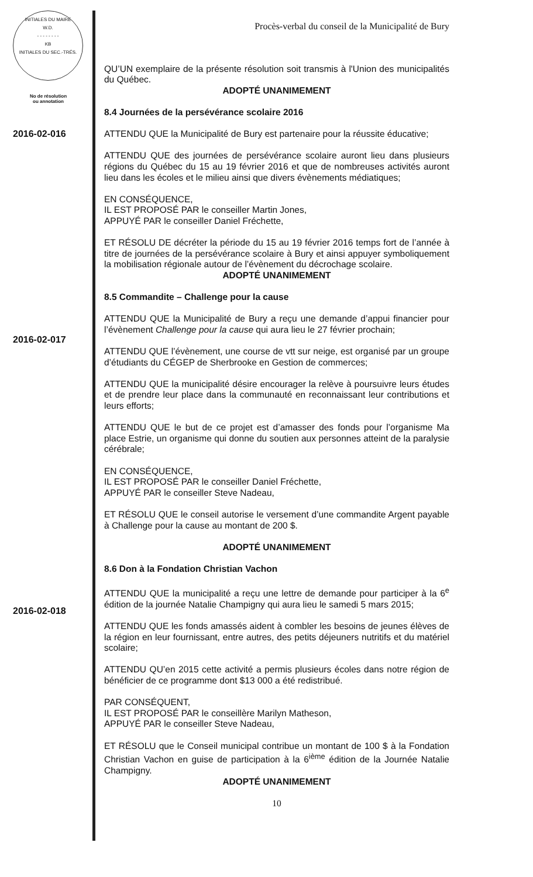INITIALES DU MAIRE
W.D.
- - - - - - - -
KB
INITIALES DU SEC.-TRÉS.
No de résolution
ou annotation
2016-02-016
2016-02-017
2016-02-018
Procès-verbal du conseil de la Municipalité de Bury
QU’UN exemplaire de la présente résolution soit transmis à l'Union des municipalités du Québec.
ADOPTÉ UNANIMEMENT
8.4 Journées de la persévérance scolaire 2016
ATTENDU QUE la Municipalité de Bury est partenaire pour la réussite éducative;
ATTENDU QUE des journées de persévérance scolaire auront lieu dans plusieurs régions du Québec du 15 au 19 février 2016 et que de nombreuses activités auront lieu dans les écoles et le milieu ainsi que divers évènements médiatiques;
EN CONSÉQUENCE,
IL EST PROPOSÉ PAR le conseiller Martin Jones,
APPUYÉ PAR le conseiller Daniel Fréchette,
ET RÉSOLU DE décréter la période du 15 au 19 février 2016 temps fort de l’année à titre de journées de la persévérance scolaire à Bury et ainsi appuyer symboliquement la mobilisation régionale autour de l’évènement du décrochage scolaire.
ADOPTÉ UNANIMEMENT
8.5 Commandite – Challenge pour la cause
ATTENDU QUE la Municipalité de Bury a reçu une demande d’appui financier pour l’évènement Challenge pour la cause qui aura lieu le 27 février prochain;
ATTENDU QUE l’évènement, une course de vtt sur neige, est organisé par un groupe d’étudiants du CÉGEP de Sherbrooke en Gestion de commerces;
ATTENDU QUE la municipalité désire encourager la relève à poursuivre leurs études et de prendre leur place dans la communauté en reconnaissant leur contributions et leurs efforts;
ATTENDU QUE le but de ce projet est d’amasser des fonds pour l’organisme Ma place Estrie, un organisme qui donne du soutien aux personnes atteint de la paralysie cérébrale;
EN CONSÉQUENCE,
IL EST PROPOSÉ PAR le conseiller Daniel Fréchette,
APPUYÉ PAR le conseiller Steve Nadeau,
ET RÉSOLU QUE le conseil autorise le versement d’une commandite Argent payable à Challenge pour la cause au montant de 200 $.
ADOPTÉ UNANIMEMENT
8.6 Don à la Fondation Christian Vachon
ATTENDU QUE la municipalité a reçu une lettre de demande pour participer à la 6<sup>e</sup> édition de la journée Natalie Champigny qui aura lieu le samedi 5 mars 2015;
ATTENDU QUE les fonds amassés aident à combler les besoins de jeunes élèves de la région en leur fournissant, entre autres, des petits déjeuners nutritifs et du matériel scolaire;
ATTENDU QU’en 2015 cette activité a permis plusieurs écoles dans notre région de bénéficier de ce programme dont $13 000 a été redistribué.
PAR CONSÉQUENT,
IL EST PROPOSÉ PAR le conseillère Marilyn Matheson,
APPUYÉ PAR le conseiller Steve Nadeau,
ET RÉSOLU que le Conseil municipal contribue un montant de 100 $ à la Fondation Christian Vachon en guise de participation à la 6<sup>ième</sup> édition de la Journée Natalie Champigny.
ADOPTÉ UNANIMEMENT
10